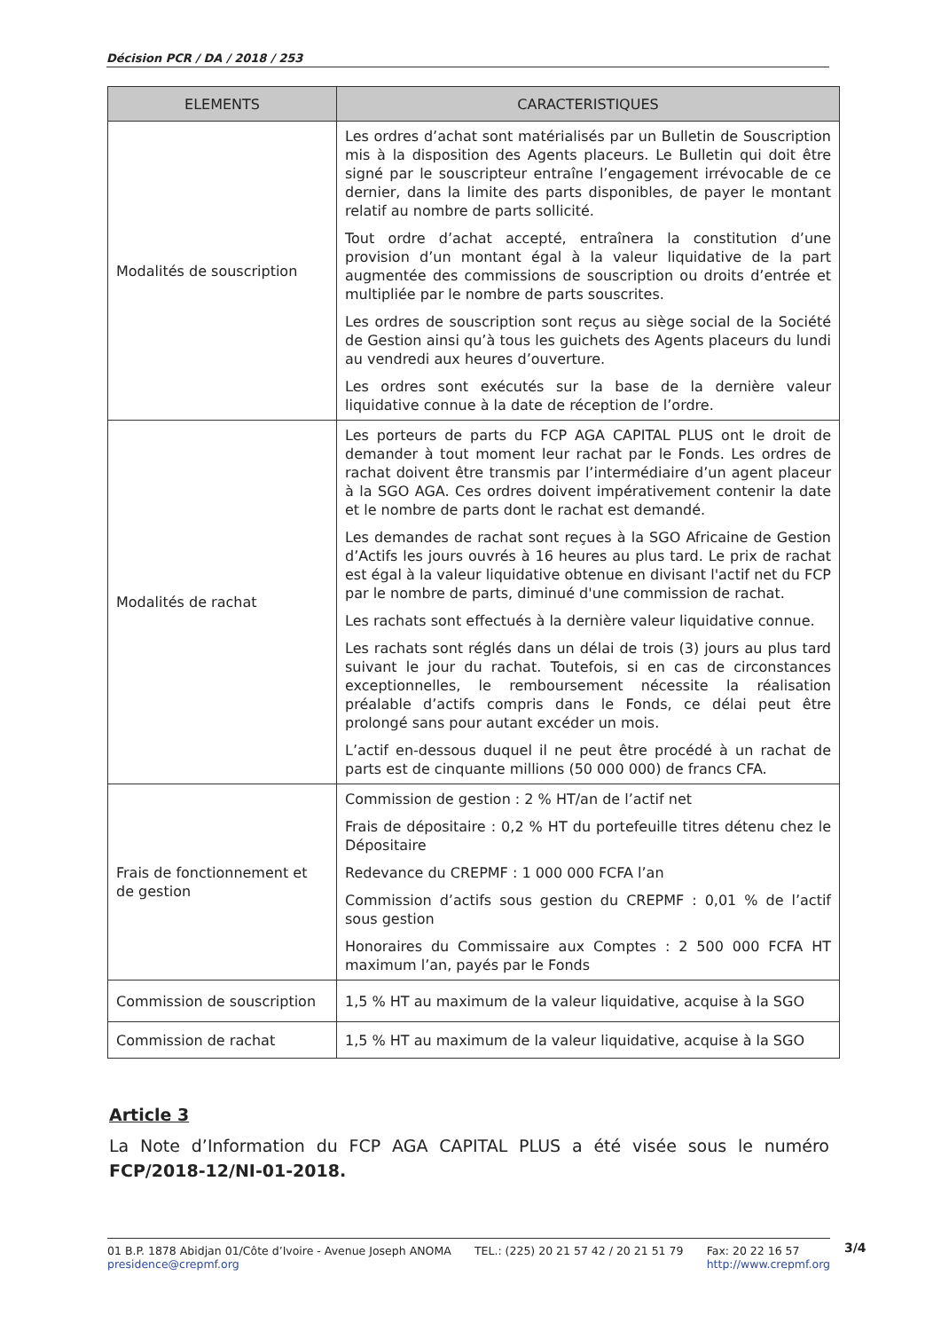Décision PCR / DA / 2018 / 253
| ELEMENTS | CARACTERISTIQUES |
| --- | --- |
| Modalités de souscription | Les ordres d’achat sont matérialisés par un Bulletin de Souscription mis à la disposition des Agents placeurs. Le Bulletin qui doit être signé par le souscripteur entraîne l’engagement irrévocable de ce dernier, dans la limite des parts disponibles, de payer le montant relatif au nombre de parts sollicité. Tout ordre d’achat accepté, entraînera la constitution d’une provision d’un montant égal à la valeur liquidative de la part augmentée des commissions de souscription ou droits d’entrée et multipliée par le nombre de parts souscrites. Les ordres de souscription sont reçus au siège social de la Société de Gestion ainsi qu’à tous les guichets des Agents placeurs du lundi au vendredi aux heures d’ouverture. Les ordres sont exécutés sur la base de la dernière valeur liquidative connue à la date de réception de l’ordre. |
| Modalités de rachat | Les porteurs de parts du FCP AGA CAPITAL PLUS ont le droit de demander à tout moment leur rachat par le Fonds. Les ordres de rachat doivent être transmis par l’intermédiaire d’un agent placeur à la SGO AGA. Ces ordres doivent impérativement contenir la date et le nombre de parts dont le rachat est demandé. Les demandes de rachat sont reçues à la SGO Africaine de Gestion d’Actifs les jours ouvrés à 16 heures au plus tard. Le prix de rachat est égal à la valeur liquidative obtenue en divisant l'actif net du FCP par le nombre de parts, diminué d'une commission de rachat. Les rachats sont effectués à la dernière valeur liquidative connue. Les rachats sont réglés dans un délai de trois (3) jours au plus tard suivant le jour du rachat. Toutefois, si en cas de circonstances exceptionnelles, le remboursement nécessite la réalisation préalable d’actifs compris dans le Fonds, ce délai peut être prolongé sans pour autant excéder un mois. L’actif en-dessous duquel il ne peut être procédé à un rachat de parts est de cinquante millions (50 000 000) de francs CFA. |
| Frais de fonctionnement et de gestion | Commission de gestion : 2 % HT/an de l’actif net Frais de dépositaire : 0,2 % HT du portefeuille titres détenu chez le Dépositaire Redevance du CREPMF : 1 000 000 FCFA l’an Commission d’actifs sous gestion du CREPMF : 0,01 % de l’actif sous gestion Honoraires du Commissaire aux Comptes : 2 500 000 FCFA HT maximum l’an, payés par le Fonds |
| Commission de souscription | 1,5 % HT au maximum de la valeur liquidative, acquise à la SGO |
| Commission de rachat | 1,5 % HT au maximum de la valeur liquidative, acquise à la SGO |
Article 3
La Note d’Information du FCP AGA CAPITAL PLUS a été visée sous le numéro FCP/2018-12/NI-01-2018.
01 B.P. 1878 Abidjan 01/Côte d’Ivoire - Avenue Joseph ANOMA
presidence@crepmf.org
TEL.: (225) 20 21 57 42 / 20 21 51 79
Fax: 20 22 16 57
http://www.crepmf.org
3/4